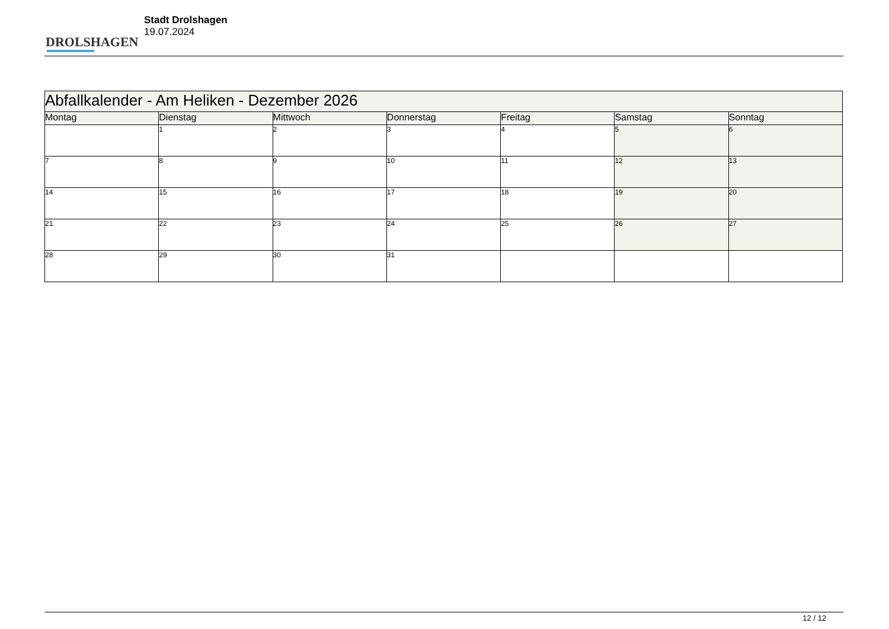DROLSHAGEN
Stadt Drolshagen
19.07.2024
| Abfallkalender - Am Heliken - Dezember 2026 | | | | | | |
| --- | --- | --- | --- | --- | --- | --- |
| Montag | Dienstag | Mittwoch | Donnerstag | Freitag | Samstag | Sonntag |
| | 1 | 2 | 3 | 4 | 5 | 6 |
| 7 | 8 | 9 | 10 | 11 | 12 | 13 |
| 14 | 15 | 16 | 17 | 18 | 19 | 20 |
| 21 | 22 | 23 | 24 | 25 | 26 | 27 |
| 28 | 29 | 30 | 31 | | | |
12 / 12